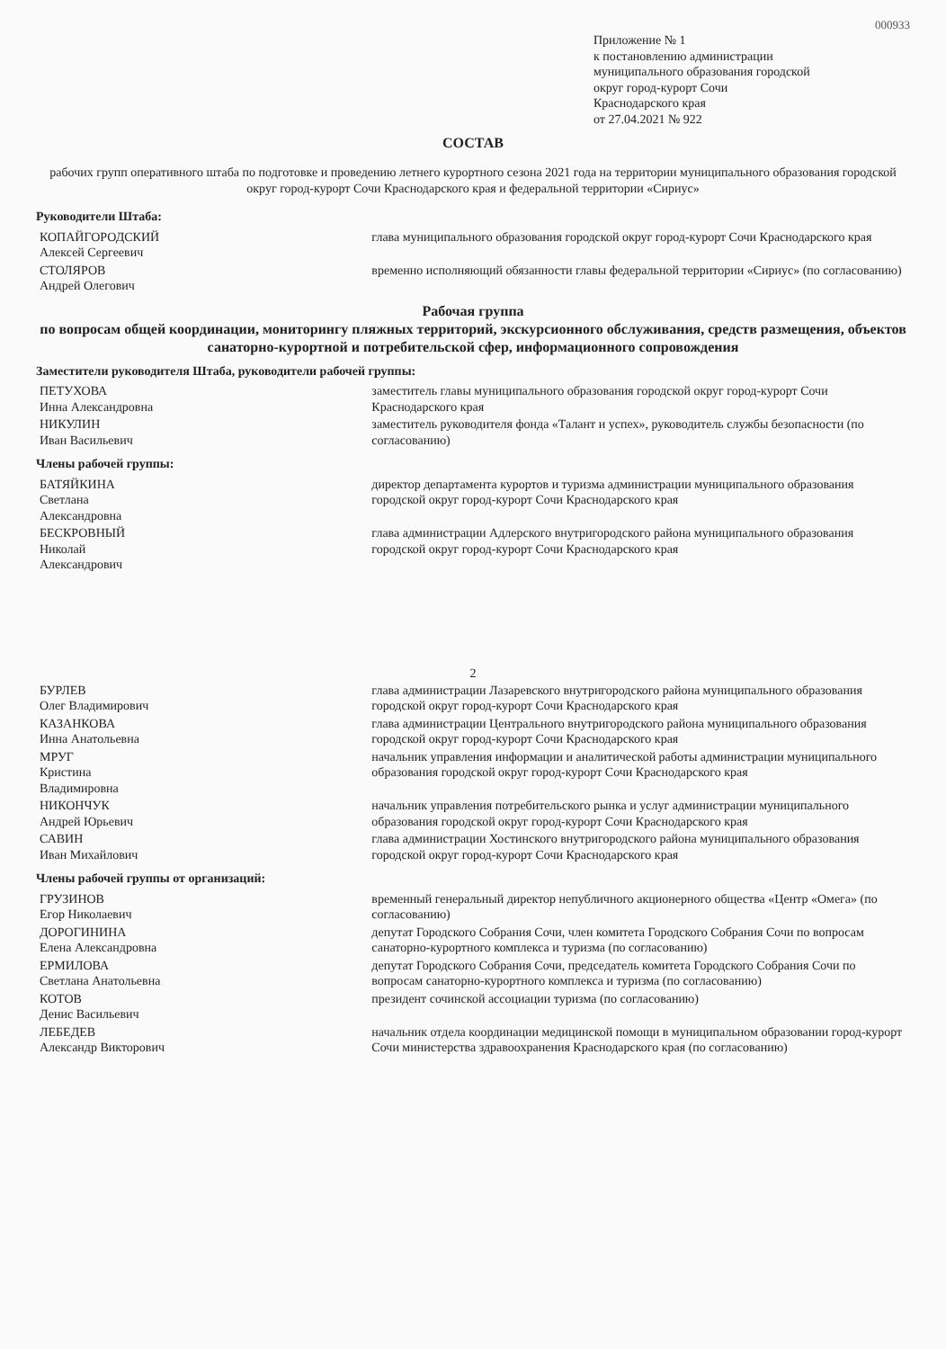000933
Приложение № 1
к постановлению администрации
муниципального образования городской
округ город-курорт Сочи
Краснодарского края
от 27.04.2021 № 922
СОСТАВ
рабочих групп оперативного штаба по подготовке и проведению летнего курортного сезона 2021 года на территории муниципального образования городской округ город-курорт Сочи Краснодарского края и федеральной территории «Сириус»
Руководители Штаба:
| КОПАЙГОРОДСКИЙ Алексей Сергеевич | глава муниципального образования городской округ город-курорт Сочи Краснодарского края |
| СТОЛЯРОВ Андрей Олегович | временно исполняющий обязанности главы федеральной территории «Сириус» (по согласованию) |
Рабочая группа
по вопросам общей координации, мониторингу пляжных территорий, экскурсионного обслуживания, средств размещения, объектов санаторно-курортной и потребительской сфер, информационного сопровождения
Заместители руководителя Штаба, руководители рабочей группы:
| ПЕТУХОВА Инна Александровна | заместитель главы муниципального образования городской округ город-курорт Сочи Краснодарского края |
| НИКУЛИН Иван Васильевич | заместитель руководителя фонда «Талант и успех», руководитель службы безопасности (по согласованию) |
Члены рабочей группы:
| БАТЯЙКИНА Светлана Александровна | директор департамента курортов и туризма администрации муниципального образования городской округ город-курорт Сочи Краснодарского края |
| БЕСКРОВНЫЙ Николай Александрович | глава администрации Адлерского внутригородского района муниципального образования городской округ город-курорт Сочи Краснодарского края |
2
| БУРЛЕВ Олег Владимирович | глава администрации Лазаревского внутригородского района муниципального образования городской округ город-курорт Сочи Краснодарского края |
| КАЗАНКОВА Инна Анатольевна | глава администрации Центрального внутригородского района муниципального образования городской округ город-курорт Сочи Краснодарского края |
| МРУГ Кристина Владимировна | начальник управления информации и аналитической работы администрации муниципального образования городской округ город-курорт Сочи Краснодарского края |
| НИКОНЧУК Андрей Юрьевич | начальник управления потребительского рынка и услуг администрации муниципального образования городской округ город-курорт Сочи Краснодарского края |
| САВИН Иван Михайлович | глава администрации Хостинского внутригородского района муниципального образования городской округ город-курорт Сочи Краснодарского края |
Члены рабочей группы от организаций:
| ГРУЗИНОВ Егор Николаевич | временный генеральный директор непубличного акционерного общества «Центр «Омега» (по согласованию) |
| ДОРОГИНИНА Елена Александровна | депутат Городского Собрания Сочи, член комитета Городского Собрания Сочи по вопросам санаторно-курортного комплекса и туризма (по согласованию) |
| ЕРМИЛОВА Светлана Анатольевна | депутат Городского Собрания Сочи, председатель комитета Городского Собрания Сочи по вопросам санаторно-курортного комплекса и туризма (по согласованию) |
| КОТОВ Денис Васильевич | президент сочинской ассоциации туризма (по согласованию) |
| ЛЕБЕДЕВ Александр Викторович | начальник отдела координации медицинской помощи в муниципальном образовании город-курорт Сочи министерства здравоохранения Краснодарского края (по согласованию) |